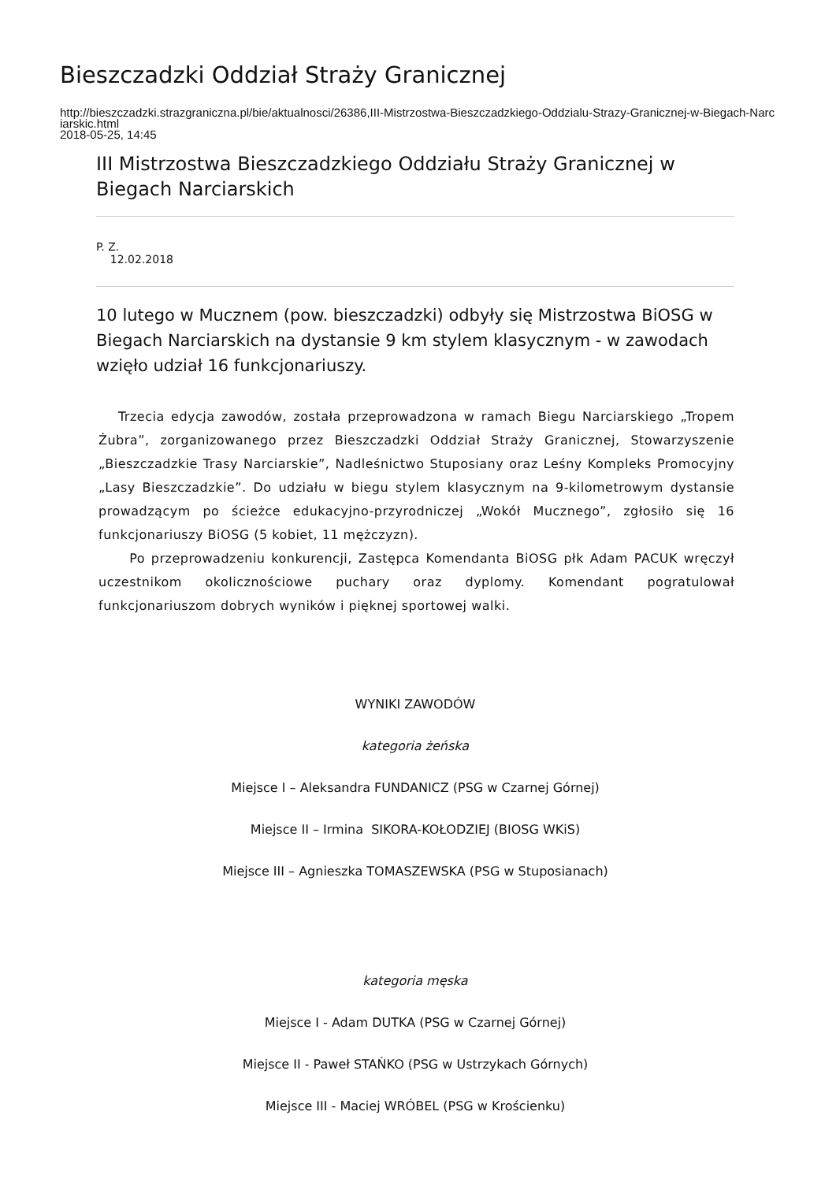Bieszczadzki Oddział Straży Granicznej
http://bieszczadzki.strazgraniczna.pl/bie/aktualnosci/26386,III-Mistrzostwa-Bieszczadzkiego-Oddzialu-Strazy-Granicznej-w-Biegach-Narciarskic.html
2018-05-25, 14:45
III Mistrzostwa Bieszczadzkiego Oddziału Straży Granicznej w Biegach Narciarskich
P. Z.
12.02.2018
10 lutego w Mucznem (pow. bieszczadzki) odbyły się Mistrzostwa BiOSG w Biegach Narciarskich na dystansie 9 km stylem klasycznym - w zawodach wzięło udział 16 funkcjonariuszy.
Trzecia edycja zawodów, została przeprowadzona w ramach Biegu Narciarskiego „Tropem Żubra”, zorganizowanego przez Bieszczadzki Oddział Straży Granicznej, Stowarzyszenie „Bieszczadzkie Trasy Narciarskie”, Nadleśnictwo Stuposiany oraz Leśny Kompleks Promocyjny „Lasy Bieszczadzkie”. Do udziału w biegu stylem klasycznym na 9-kilometrowym dystansie prowadzącym po ścieżce edukacyjno-przyrodniczej „Wokół Mucznego”, zgłosiło się 16 funkcjonariuszy BiOSG (5 kobiet, 11 mężczyzn).
Po przeprowadzeniu konkurencji, Zastępca Komendanta BiOSG płk Adam PACUK wręczył uczestnikom okolicznościowe puchary oraz dyplomy. Komendant pogratulował funkcjonariuszom dobrych wyników i pięknej sportowej walki.
WYNIKI ZAWODÓW
kategoria żeńska
Miejsce I – Aleksandra FUNDANICZ (PSG w Czarnej Górnej)
Miejsce II – Irmina SIKORA-KOŁODZIEJ (BIOSG WKiS)
Miejsce III – Agnieszka TOMASZEWSKA (PSG w Stuposianach)
kategoria męska
Miejsce I - Adam DUTKA (PSG w Czarnej Górnej)
Miejsce II - Paweł STAŃKO (PSG w Ustrzykach Górnych)
Miejsce III - Maciej WRÓBEL (PSG w Krościenku)